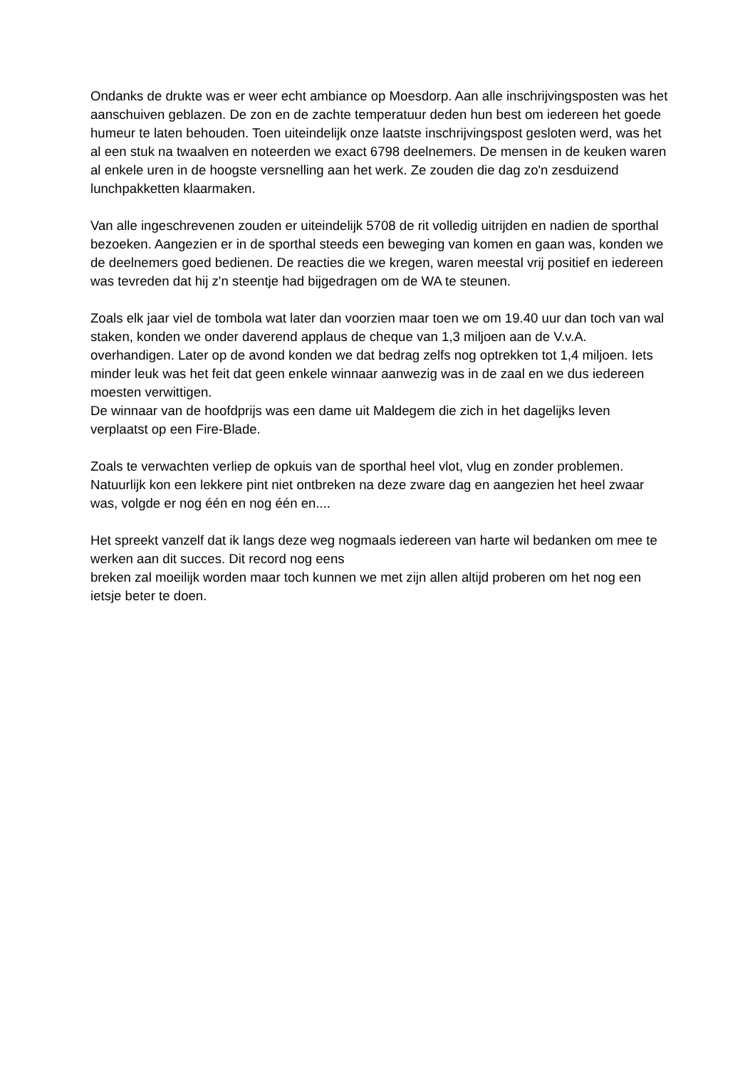Ondanks de drukte was er weer echt ambiance op Moesdorp. Aan alle inschrijvingsposten was het aanschuiven geblazen. De zon en de zachte temperatuur deden hun best om iedereen het goede humeur te laten behouden. Toen uiteindelijk onze laatste inschrijvingspost gesloten werd, was het al een stuk na twaalven en noteerden we exact 6798 deelnemers. De mensen in de keuken waren al enkele uren in de hoogste versnelling aan het werk. Ze zouden die dag zo'n zesduizend lunchpakketten klaarmaken.
Van alle ingeschrevenen zouden er uiteindelijk 5708 de rit volledig uitrijden en nadien de sporthal bezoeken. Aangezien er in de sporthal steeds een beweging van komen en gaan was, konden we de deelnemers goed bedienen. De reacties die we kregen, waren meestal vrij positief en iedereen was tevreden dat hij z'n steentje had bijgedragen om de WA te steunen.
Zoals elk jaar viel de tombola wat later dan voorzien maar toen we om 19.40 uur dan toch van wal staken, konden we onder daverend applaus de cheque van 1,3 miljoen aan de V.v.A. overhandigen. Later op de avond konden we dat bedrag zelfs nog optrekken tot 1,4 miljoen. Iets minder leuk was het feit dat geen enkele winnaar aanwezig was in de zaal en we dus iedereen moesten verwittigen.
De winnaar van de hoofdprijs was een dame uit Maldegem die zich in het dagelijks leven verplaatst op een Fire-Blade.
Zoals te verwachten verliep de opkuis van de sporthal heel vlot, vlug en zonder problemen. Natuurlijk kon een lekkere pint niet ontbreken na deze zware dag en aangezien het heel zwaar was, volgde er nog één en nog één en....
Het spreekt vanzelf dat ik langs deze weg nogmaals iedereen van harte wil bedanken om mee te werken aan dit succes. Dit record nog eens
breken zal moeilijk worden maar toch kunnen we met zijn allen altijd proberen om het nog een ietsje beter te doen.